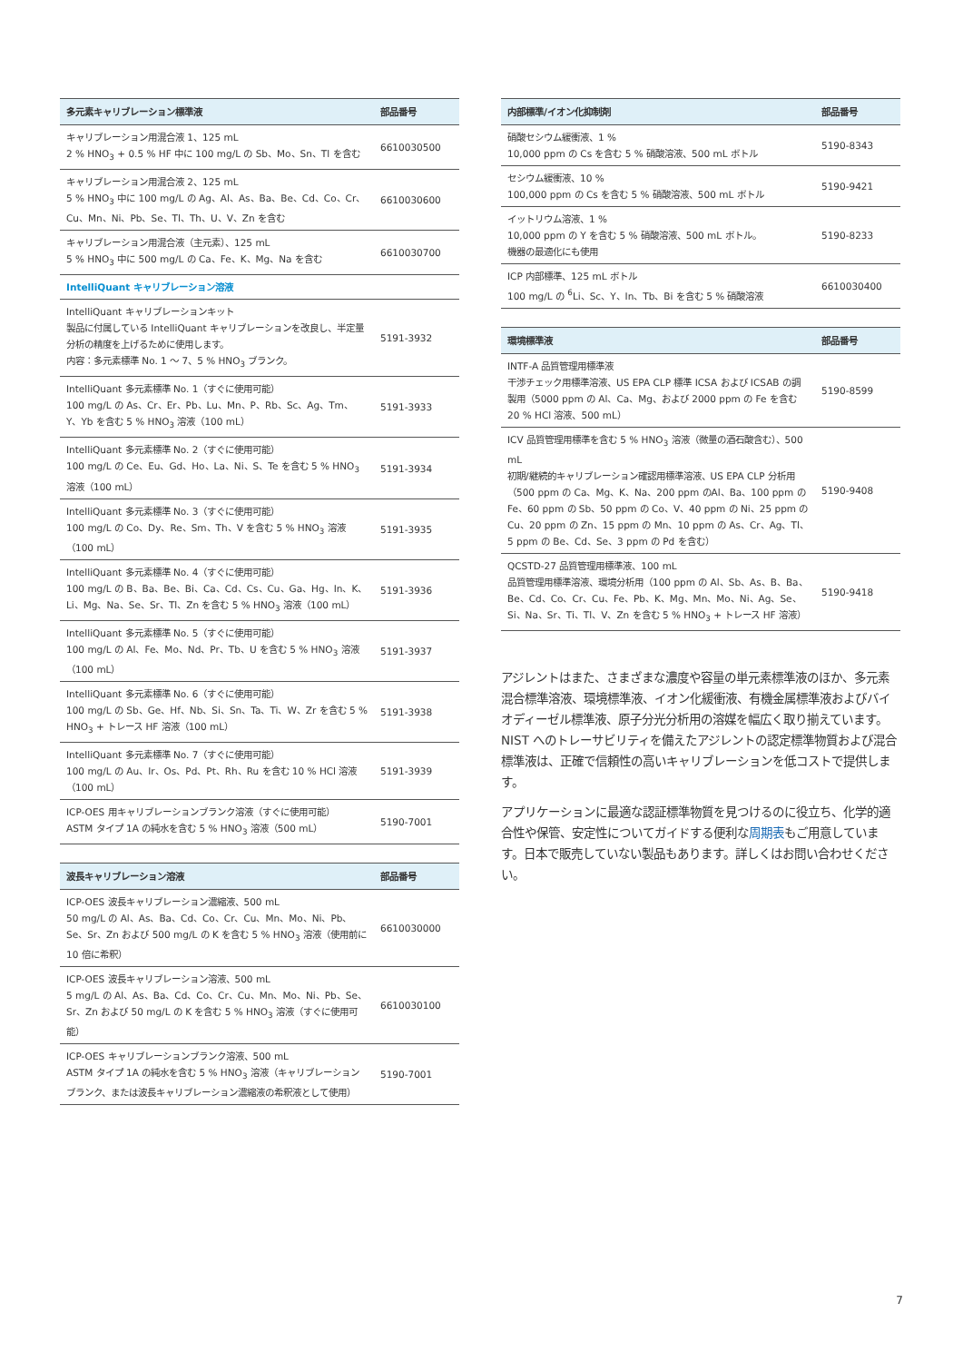| 多元素キャリブレーション標準液 | 部品番号 |
| --- | --- |
| キャリブレーション用混合液 1、125 mL 2 % HNO<sub>3</sub> + 0.5 % HF 中に 100 mg/L の Sb、Mo、Sn、Tl を含む | 6610030500 |
| キャリブレーション用混合液 2、125 mL 5 % HNO<sub>3</sub> 中に 100 mg/L の Ag、Al、As、Ba、Be、Cd、Co、Cr、Cu、Mn、Ni、Pb、Se、Tl、Th、U、V、Zn を含む | 6610030600 |
| キャリブレーション用混合液（主元素）、125 mL 5 % HNO<sub>3</sub> 中に 500 mg/L の Ca、Fe、K、Mg、Na を含む | 6610030700 |
| IntelliQuant キャリブレーション溶液 | |
| IntelliQuant キャリブレーションキット 製品に付属している IntelliQuant キャリブレーションを改良し、半定量分析の精度を上げるために使用します。 内容：多元素標準 No. 1 〜 7、5 % HNO<sub>3</sub> ブランク。 | 5191-3932 |
| IntelliQuant 多元素標準 No. 1（すぐに使用可能） 100 mg/L の As、Cr、Er、Pb、Lu、Mn、P、Rb、Sc、Ag、Tm、Y、Yb を含む 5 % HNO<sub>3</sub> 溶液（100 mL） | 5191-3933 |
| IntelliQuant 多元素標準 No. 2（すぐに使用可能） 100 mg/L の Ce、Eu、Gd、Ho、La、Ni、S、Te を含む 5 % HNO<sub>3</sub> 溶液（100 mL） | 5191-3934 |
| IntelliQuant 多元素標準 No. 3（すぐに使用可能） 100 mg/L の Co、Dy、Re、Sm、Th、V を含む 5 % HNO<sub>3</sub> 溶液（100 mL） | 5191-3935 |
| IntelliQuant 多元素標準 No. 4（すぐに使用可能） 100 mg/L の B、Ba、Be、Bi、Ca、Cd、Cs、Cu、Ga、Hg、In、K、Li、Mg、Na、Se、Sr、Tl、Zn を含む 5 % HNO<sub>3</sub> 溶液（100 mL） | 5191-3936 |
| IntelliQuant 多元素標準 No. 5（すぐに使用可能） 100 mg/L の Al、Fe、Mo、Nd、Pr、Tb、U を含む 5 % HNO<sub>3</sub> 溶液（100 mL） | 5191-3937 |
| IntelliQuant 多元素標準 No. 6（すぐに使用可能） 100 mg/L の Sb、Ge、Hf、Nb、Si、Sn、Ta、Ti、W、Zr を含む 5 % HNO<sub>3</sub> + トレース HF 溶液（100 mL） | 5191-3938 |
| IntelliQuant 多元素標準 No. 7（すぐに使用可能） 100 mg/L の Au、Ir、Os、Pd、Pt、Rh、Ru を含む 10 % HCl 溶液（100 mL） | 5191-3939 |
| ICP-OES 用キャリブレーションブランク溶液（すぐに使用可能） ASTM タイプ 1A の純水を含む 5 % HNO<sub>3</sub> 溶液（500 mL） | 5190-7001 |
| 波長キャリブレーション溶液 | 部品番号 |
| --- | --- |
| ICP-OES 波長キャリブレーション濃縮液、500 mL 50 mg/L の Al、As、Ba、Cd、Co、Cr、Cu、Mn、Mo、Ni、Pb、Se、Sr、Zn および 500 mg/L の K を含む 5 % HNO<sub>3</sub> 溶液（使用前に 10 倍に希釈） | 6610030000 |
| ICP-OES 波長キャリブレーション溶液、500 mL 5 mg/L の Al、As、Ba、Cd、Co、Cr、Cu、Mn、Mo、Ni、Pb、Se、Sr、Zn および 50 mg/L の K を含む 5 % HNO<sub>3</sub> 溶液（すぐに使用可能） | 6610030100 |
| ICP-OES キャリブレーションブランク溶液、500 mL ASTM タイプ 1A の純水を含む 5 % HNO<sub>3</sub> 溶液（キャリブレーションブランク、または波長キャリブレーション濃縮液の希釈液として使用） | 5190-7001 |
| 内部標準/イオン化抑制剤 | 部品番号 |
| --- | --- |
| 硝酸セシウム緩衝液、1 % 10,000 ppm の Cs を含む 5 % 硝酸溶液、500 mL ボトル | 5190-8343 |
| セシウム緩衝液、10 % 100,000 ppm の Cs を含む 5 % 硝酸溶液、500 mL ボトル | 5190-9421 |
| イットリウム溶液、1 % 10,000 ppm の Y を含む 5 % 硝酸溶液、500 mL ボトル。 機器の最適化にも使用 | 5190-8233 |
| ICP 内部標準、125 mL ボトル 100 mg/L の <sup>6</sup>Li、Sc、Y、In、Tb、Bi を含む 5 % 硝酸溶液 | 6610030400 |
| 環境標準液 | 部品番号 |
| --- | --- |
| INTF-A 品質管理用標準液 干渉チェック用標準溶液、US EPA CLP 標準 ICSA および ICSAB の調製用（5000 ppm の Al、Ca、Mg、および 2000 ppm の Fe を含む 20 % HCl 溶液、500 mL） | 5190-8599 |
| ICV 品質管理用標準を含む 5 % HNO<sub>3</sub> 溶液（微量の酒石酸含む）、500 mL 初期/継続的キャリブレーション確認用標準溶液、US EPA CLP 分析用（500 ppm の Ca、Mg、K、Na、200 ppm のAl、Ba、100 ppm の Fe、60 ppm の Sb、50 ppm の Co、V、40 ppm の Ni、25 ppm の Cu、20 ppm の Zn、15 ppm の Mn、10 ppm の As、Cr、Ag、Tl、5 ppm の Be、Cd、Se、3 ppm の Pd を含む） | 5190-9408 |
| QCSTD-27 品質管理用標準液、100 mL 品質管理用標準溶液、環境分析用（100 ppm の Al、Sb、As、B、Ba、Be、Cd、Co、Cr、Cu、Fe、Pb、K、Mg、Mn、Mo、Ni、Ag、Se、Si、Na、Sr、Ti、Tl、V、Zn を含む 5 % HNO<sub>3</sub> + トレース HF 溶液） | 5190-9418 |
アジレントはまた、さまざまな濃度や容量の単元素標準液のほか、多元素混合標準溶液、環境標準液、イオン化緩衝液、有機金属標準液およびバイオディーゼル標準液、原子分光分析用の溶媒を幅広く取り揃えています。NIST へのトレーサビリティを備えたアジレントの認定標準物質および混合標準液は、正確で信頼性の高いキャリブレーションを低コストで提供します。
アプリケーションに最適な認証標準物質を見つけるのに役立ち、化学的適合性や保管、安定性についてガイドする便利な周期表もご用意しています。日本で販売していない製品もあります。詳しくはお問い合わせください。
7